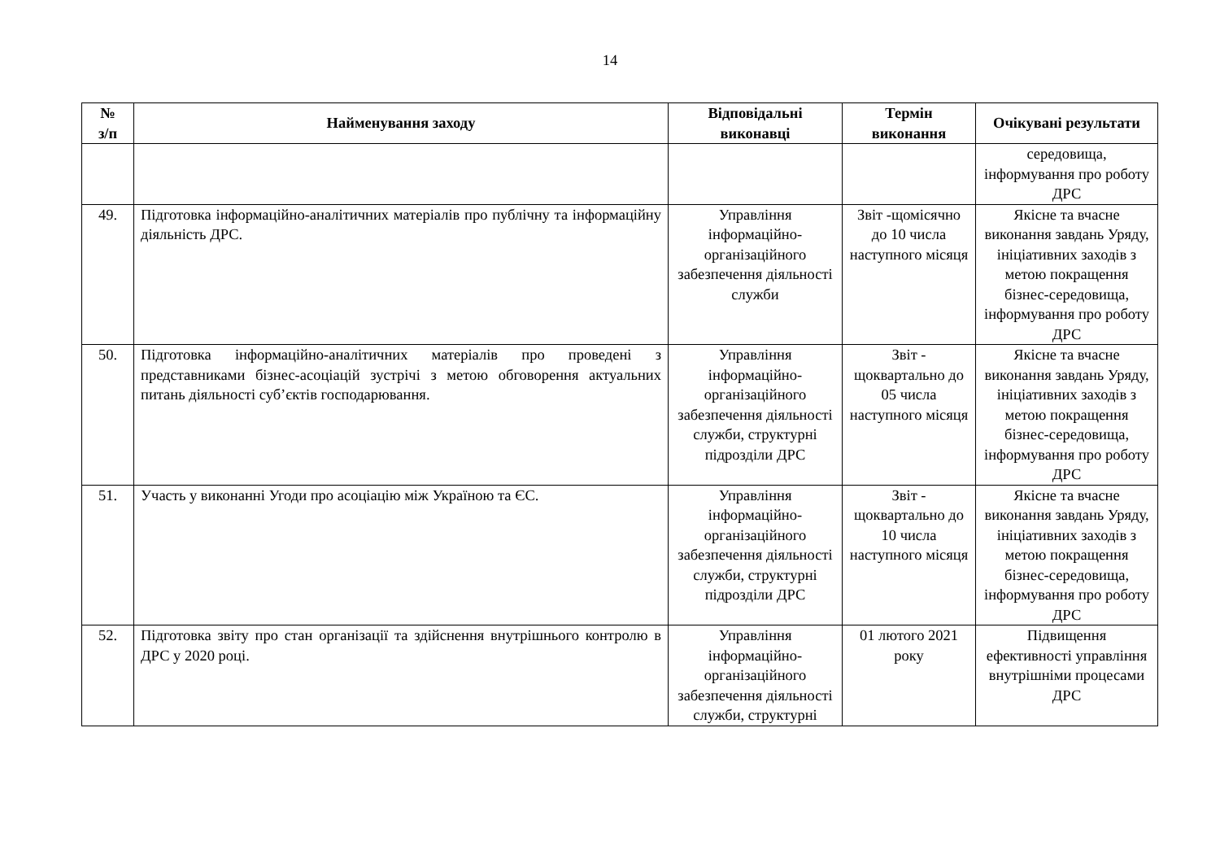14
| № з/п | Найменування заходу | Відповідальні виконавці | Термін виконання | Очікувані результати |
| --- | --- | --- | --- | --- |
| | | | | середовища, інформування про роботу ДРС |
| 49. | Підготовка інформаційно-аналітичних матеріалів про публічну та інформаційну діяльність ДРС. | Управління інформаційно-організаційного забезпечення діяльності служби | Звіт -щомісячно до 10 числа наступного місяця | Якісне та вчасне виконання завдань Уряду, ініціативних заходів з метою покращення бізнес-середовища, інформування про роботу ДРС |
| 50. | Підготовка інформаційно-аналітичних матеріалів про проведені з представниками бізнес-асоціацій зустрічі з метою обговорення актуальних питань діяльності суб’єктів господарювання. | Управління інформаційно-організаційного забезпечення діяльності служби, структурні підрозділи ДРС | Звіт - щоквартально до 05 числа наступного місяця | Якісне та вчасне виконання завдань Уряду, ініціативних заходів з метою покращення бізнес-середовища, інформування про роботу ДРС |
| 51. | Участь у виконанні Угоди про асоціацію між Україною та ЄС. | Управління інформаційно-організаційного забезпечення діяльності служби, структурні підрозділи ДРС | Звіт - щоквартально до 10 числа наступного місяця | Якісне та вчасне виконання завдань Уряду, ініціативних заходів з метою покращення бізнес-середовища, інформування про роботу ДРС |
| 52. | Підготовка звіту про стан організації та здійснення внутрішнього контролю в ДРС у 2020 році. | Управління інформаційно-організаційного забезпечення діяльності служби, структурні | 01 лютого 2021 року | Підвищення ефективності управління внутрішніми процесами ДРС |